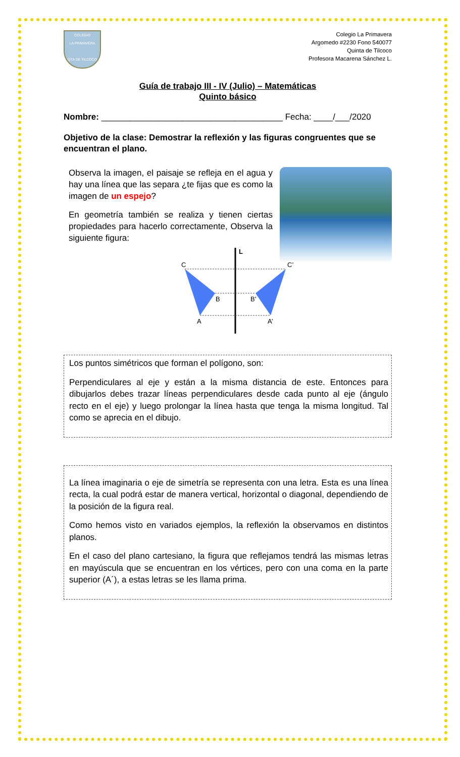COLEGIO
LA PRIMAVERA
QTA DE TILCOCO
Colegio La Primavera
Argomedo #2230 Fono 540077
Quinta de Tilcoco
Profesora Macarena Sánchez L.
Guía de trabajo III - IV (Julio) – Matemáticas
Quinto básico
Nombre: ______________________________________ Fecha: ____/___/2020
Objetivo de la clase: Demostrar la reflexión y las figuras congruentes que se encuentran el plano.
Observa la imagen, el paisaje se refleja en el agua y hay una línea que las separa ¿te fijas que es como la imagen de un espejo?
En geometría también se realiza y tienen ciertas propiedades para hacerlo correctamente, Observa la siguiente figura:
L
C
C’
B
B’
A
A’
Los puntos simétricos que forman el polígono, son:
Perpendiculares al eje y están a la misma distancia de este. Entonces para dibujarlos debes trazar líneas perpendiculares desde cada punto al eje (ángulo recto en el eje) y luego prolongar la línea hasta que tenga la misma longitud. Tal como se aprecia en el dibujo.
La línea imaginaria o eje de simetría se representa con una letra. Esta es una línea recta, la cual podrá estar de manera vertical, horizontal o diagonal, dependiendo de la posición de la figura real.
Como hemos visto en variados ejemplos, la reflexión la observamos en distintos planos.
En el caso del plano cartesiano, la figura que reflejamos tendrá las mismas letras en mayúscula que se encuentran en los vértices, pero con una coma en la parte superior (A´), a estas letras se les llama prima.